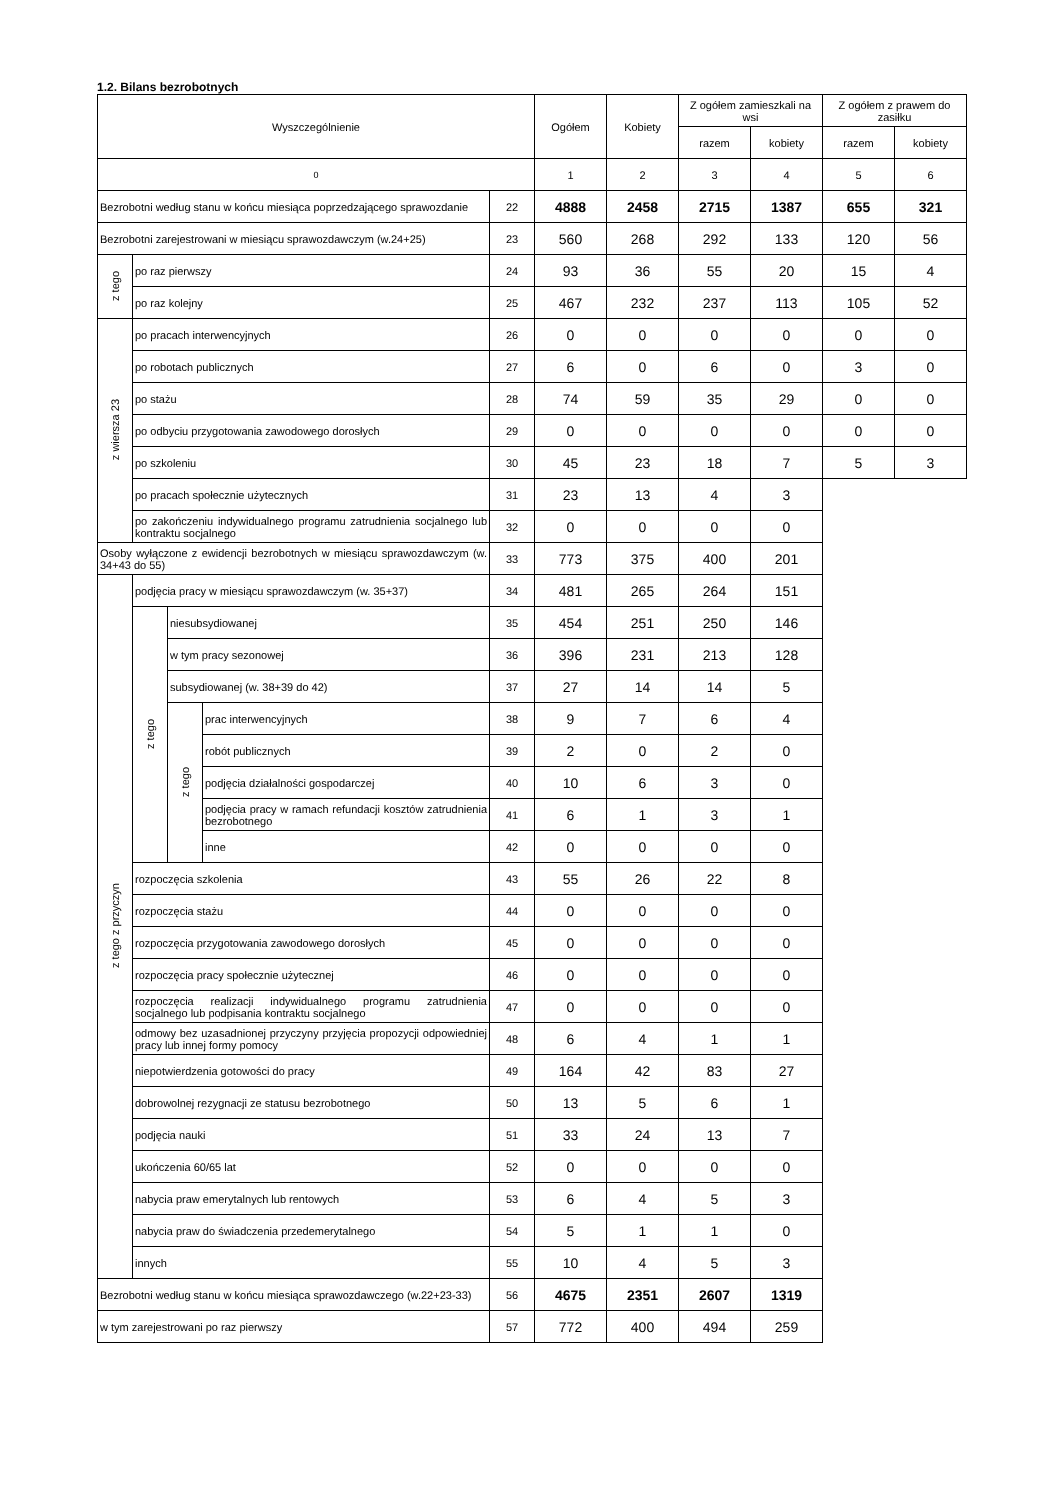1.2. Bilans bezrobotnych
| Wyszczególnienie | | | | | Ogółem | Kobiety | Z ogółem zamieszkali na wsi | | Z ogółem z prawem do zasiłku | |
| --- | --- | --- | --- | --- | --- | --- | --- | --- | --- | --- |
| | | | | | | | razem | kobiety | razem | kobiety |
| 0 | | | | | 1 | 2 | 3 | 4 | 5 | 6 |
| Bezrobotni według stanu w końcu miesiąca poprzedzającego sprawozdanie | | | | 22 | 4888 | 2458 | 2715 | 1387 | 655 | 321 |
| Bezrobotni zarejestrowani w miesiącu sprawozdawczym (w.24+25) | | | | 23 | 560 | 268 | 292 | 133 | 120 | 56 |
| z tego | po raz pierwszy | | | 24 | 93 | 36 | 55 | 20 | 15 | 4 |
| | po raz kolejny | | | 25 | 467 | 232 | 237 | 113 | 105 | 52 |
| z wiersza 23 | po pracach interwencyjnych | | | 26 | 0 | 0 | 0 | 0 | 0 | 0 |
| | po robotach publicznych | | | 27 | 6 | 0 | 6 | 0 | 3 | 0 |
| | po stażu | | | 28 | 74 | 59 | 35 | 29 | 0 | 0 |
| | po odbyciu przygotowania zawodowego dorosłych | | | 29 | 0 | 0 | 0 | 0 | 0 | 0 |
| | po szkoleniu | | | 30 | 45 | 23 | 18 | 7 | 5 | 3 |
| | po pracach społecznie użytecznych | | | 31 | 23 | 13 | 4 | 3 | | |
| | po zakończeniu indywidualnego programu zatrudnienia socjalnego lub kontraktu socjalnego | | | 32 | 0 | 0 | 0 | 0 | | |
| Osoby wyłączone z ewidencji bezrobotnych w miesiącu sprawozdawczym (w. 34+43 do 55) | | | | 33 | 773 | 375 | 400 | 201 | | |
| z tego z przyczyn | podjęcia pracy w miesiącu sprawozdawczym (w. 35+37) | | | 34 | 481 | 265 | 264 | 151 | | |
| | z tego | niesubsydiowanej | | 35 | 454 | 251 | 250 | 146 | | |
| | | w tym pracy sezonowej | | 36 | 396 | 231 | 213 | 128 | | |
| | | subsydiowanej (w. 38+39 do 42) | | 37 | 27 | 14 | 14 | 5 | | |
| | | z tego | prac interwencyjnych | 38 | 9 | 7 | 6 | 4 | | |
| | | | robót publicznych | 39 | 2 | 0 | 2 | 0 | | |
| | | | podjęcia działalności gospodarczej | 40 | 10 | 6 | 3 | 0 | | |
| | | | podjęcia pracy w ramach refundacji kosztów zatrudnienia bezrobotnego | 41 | 6 | 1 | 3 | 1 | | |
| | | | inne | 42 | 0 | 0 | 0 | 0 | | |
| | rozpoczęcia szkolenia | | | 43 | 55 | 26 | 22 | 8 | | |
| | rozpoczęcia stażu | | | 44 | 0 | 0 | 0 | 0 | | |
| | rozpoczęcia przygotowania zawodowego dorosłych | | | 45 | 0 | 0 | 0 | 0 | | |
| | rozpoczęcia pracy społecznie użytecznej | | | 46 | 0 | 0 | 0 | 0 | | |
| | rozpoczęcia realizacji indywidualnego programu zatrudnienia socjalnego lub podpisania kontraktu socjalnego | | | 47 | 0 | 0 | 0 | 0 | | |
| | odmowy bez uzasadnionej przyczyny przyjęcia propozycji odpowiedniej pracy lub innej formy pomocy | | | 48 | 6 | 4 | 1 | 1 | | |
| | niepotwierdzenia gotowości do pracy | | | 49 | 164 | 42 | 83 | 27 | | |
| | dobrowolnej rezygnacji ze statusu bezrobotnego | | | 50 | 13 | 5 | 6 | 1 | | |
| | podjęcia nauki | | | 51 | 33 | 24 | 13 | 7 | | |
| | ukończenia 60/65 lat | | | 52 | 0 | 0 | 0 | 0 | | |
| | nabycia praw emerytalnych lub rentowych | | | 53 | 6 | 4 | 5 | 3 | | |
| | nabycia praw do świadczenia przedemerytalnego | | | 54 | 5 | 1 | 1 | 0 | | |
| | innych | | | 55 | 10 | 4 | 5 | 3 | | |
| Bezrobotni według stanu w końcu miesiąca sprawozdawczego (w.22+23-33) | | | | 56 | 4675 | 2351 | 2607 | 1319 | | |
| w tym zarejestrowani po raz pierwszy | | | | 57 | 772 | 400 | 494 | 259 | | |